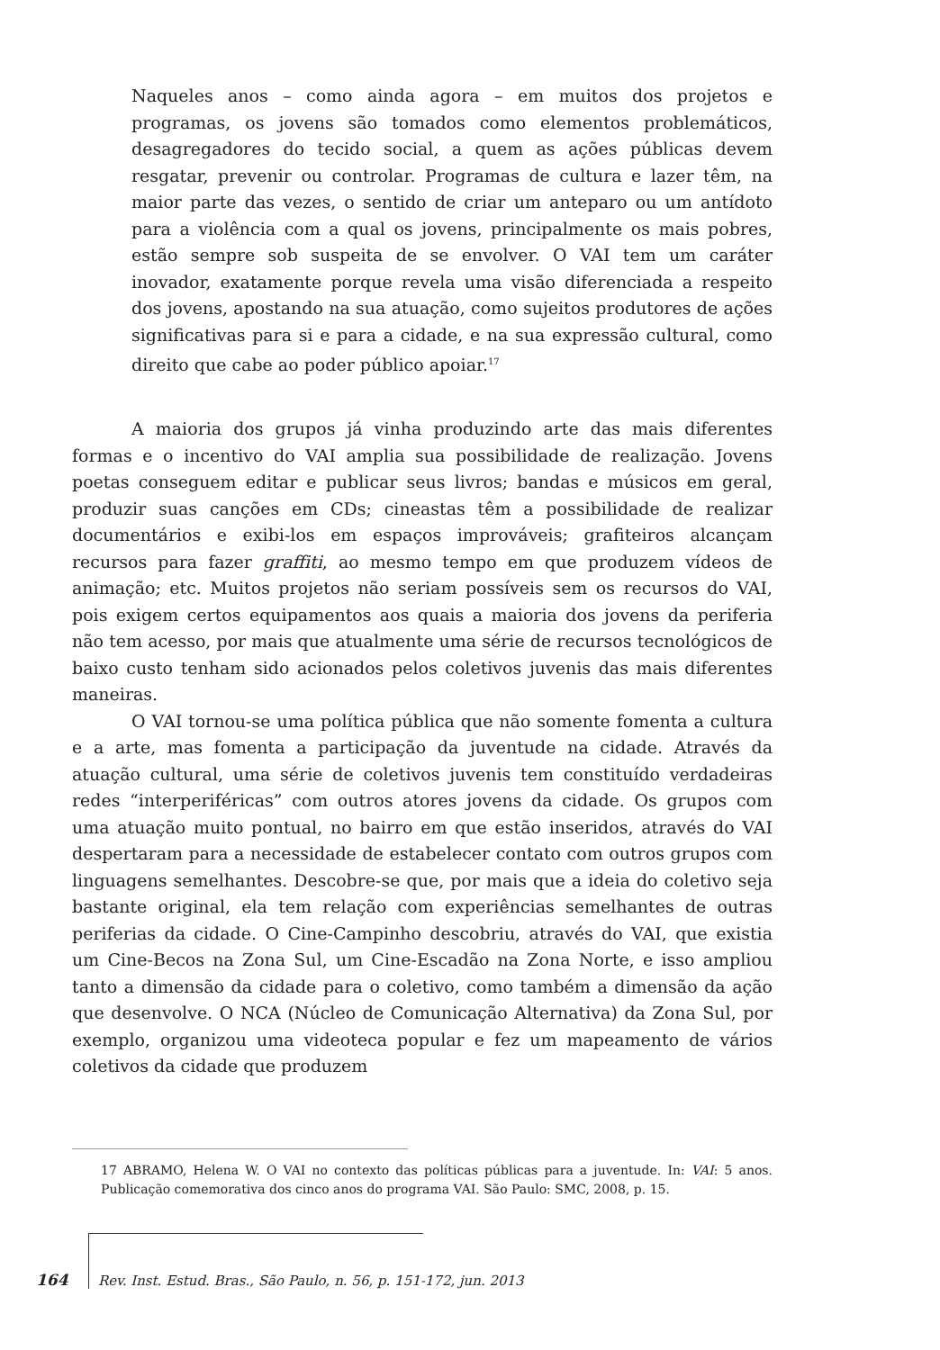Naqueles anos – como ainda agora – em muitos dos projetos e programas, os jovens são tomados como elementos problemáticos, desagregadores do tecido social, a quem as ações públicas devem resgatar, prevenir ou controlar. Programas de cultura e lazer têm, na maior parte das vezes, o sentido de criar um anteparo ou um antídoto para a violência com a qual os jovens, principalmente os mais pobres, estão sempre sob suspeita de se envolver. O VAI tem um caráter inovador, exatamente porque revela uma visão diferenciada a respeito dos jovens, apostando na sua atuação, como sujeitos produtores de ações significativas para si e para a cidade, e na sua expressão cultural, como direito que cabe ao poder público apoiar.<sup>17</sup>
A maioria dos grupos já vinha produzindo arte das mais diferentes formas e o incentivo do VAI amplia sua possibilidade de realização. Jovens poetas conseguem editar e publicar seus livros; bandas e músicos em geral, produzir suas canções em CDs; cineastas têm a possibilidade de realizar documentários e exibi-los em espaços improváveis; grafiteiros alcançam recursos para fazer graffiti, ao mesmo tempo em que produzem vídeos de animação; etc. Muitos projetos não seriam possíveis sem os recursos do VAI, pois exigem certos equipamentos aos quais a maioria dos jovens da periferia não tem acesso, por mais que atualmente uma série de recursos tecnológicos de baixo custo tenham sido acionados pelos coletivos juvenis das mais diferentes maneiras.
O VAI tornou-se uma política pública que não somente fomenta a cultura e a arte, mas fomenta a participação da juventude na cidade. Através da atuação cultural, uma série de coletivos juvenis tem constituído verdadeiras redes “interperiféricas” com outros atores jovens da cidade. Os grupos com uma atuação muito pontual, no bairro em que estão inseridos, através do VAI despertaram para a necessidade de estabelecer contato com outros grupos com linguagens semelhantes. Descobre-se que, por mais que a ideia do coletivo seja bastante original, ela tem relação com experiências semelhantes de outras periferias da cidade. O Cine-Campinho descobriu, através do VAI, que existia um Cine-Becos na Zona Sul, um Cine-Escadão na Zona Norte, e isso ampliou tanto a dimensão da cidade para o coletivo, como também a dimensão da ação que desenvolve. O NCA (Núcleo de Comunicação Alternativa) da Zona Sul, por exemplo, organizou uma videoteca popular e fez um mapeamento de vários coletivos da cidade que produzem
17 ABRAMO, Helena W. O VAI no contexto das políticas públicas para a juventude. In: VAI: 5 anos. Publicação comemorativa dos cinco anos do programa VAI. São Paulo: SMC, 2008, p. 15.
164 Rev. Inst. Estud. Bras., São Paulo, n. 56, p. 151-172, jun. 2013